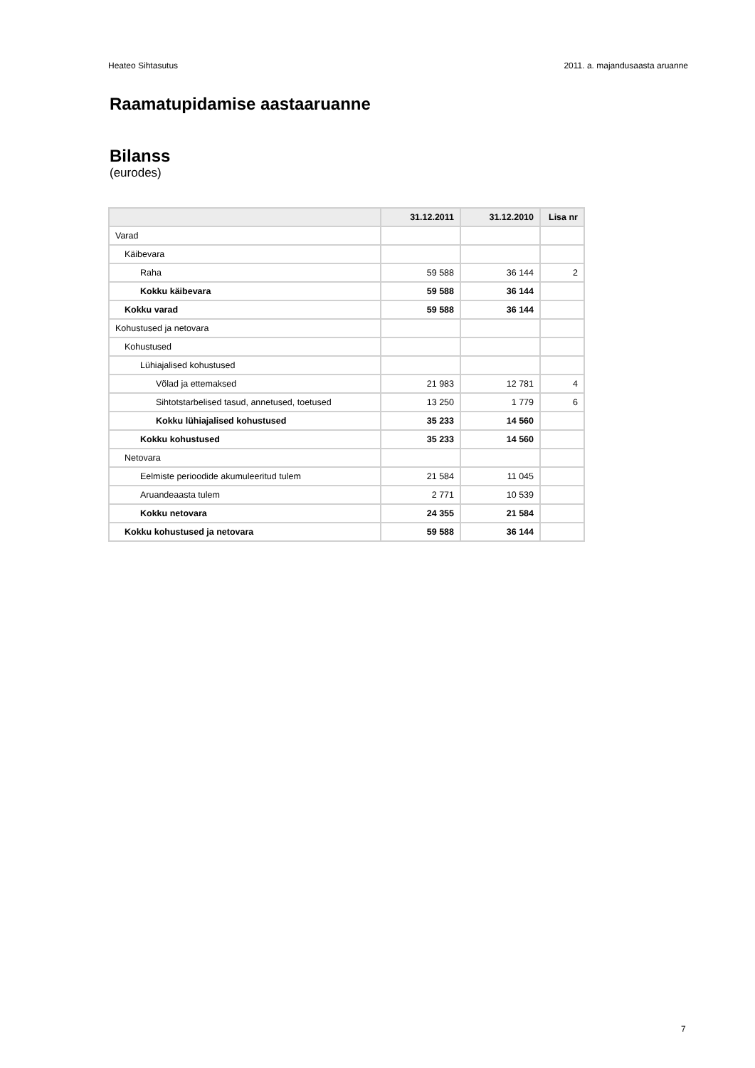Heateo Sihtasutus 2011. a. majandusaasta aruanne
Raamatupidamise aastaaruanne
Bilanss
(eurodes)
| | 31.12.2011 | 31.12.2010 | Lisa nr |
| --- | --- | --- | --- |
| Varad | | | |
| Käibevara | | | |
| Raha | 59 588 | 36 144 | 2 |
| Kokku käibevara | 59 588 | 36 144 | |
| Kokku varad | 59 588 | 36 144 | |
| Kohustused ja netovara | | | |
| Kohustused | | | |
| Lühiajalised kohustused | | | |
| Võlad ja ettemaksed | 21 983 | 12 781 | 4 |
| Sihtotstarbelised tasud, annetused, toetused | 13 250 | 1 779 | 6 |
| Kokku lühiajalised kohustused | 35 233 | 14 560 | |
| Kokku kohustused | 35 233 | 14 560 | |
| Netovara | | | |
| Eelmiste perioodide akumuleeritud tulem | 21 584 | 11 045 | |
| Aruandeaasta tulem | 2 771 | 10 539 | |
| Kokku netovara | 24 355 | 21 584 | |
| Kokku kohustused ja netovara | 59 588 | 36 144 | |
7